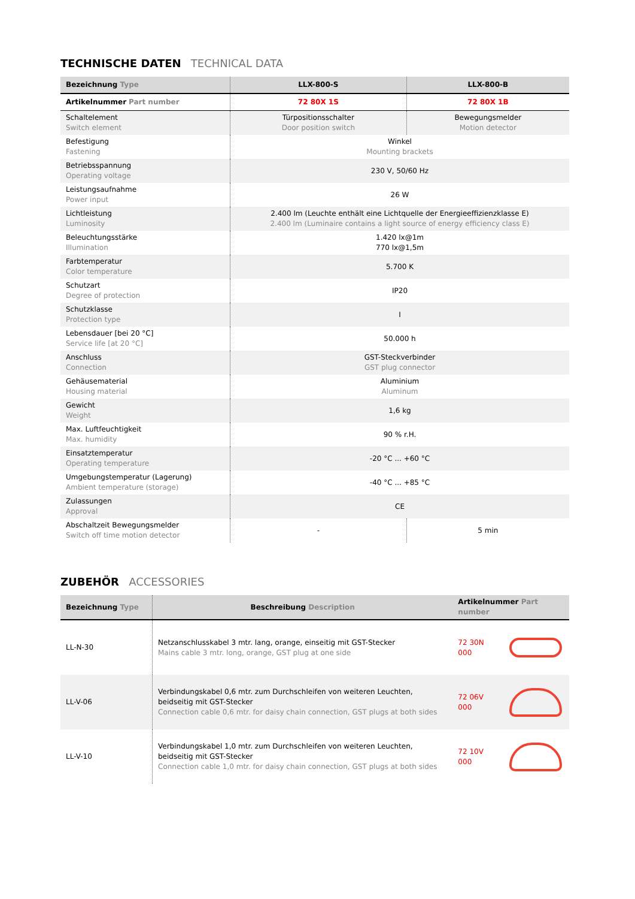TECHNISCHE DATEN TECHNICAL DATA
| Bezeichnung Type | LLX-800-S | LLX-800-B |
| --- | --- | --- |
| Artikelnummer Part number | 72 80X 1S | 72 80X 1B |
| Schaltelement Switch element | Türpositionsschalter Door position switch | Bewegungsmelder Motion detector |
| Befestigung Fastening | Winkel Mounting brackets | |
| Betriebsspannung Operating voltage | 230 V, 50/60 Hz | |
| Leistungsaufnahme Power input | 26 W | |
| Lichtleistung Luminosity | 2.400 lm (Leuchte enthält eine Lichtquelle der Energieeffizienzklasse E) 2.400 lm (Luminaire contains a light source of energy efficiency class E) | |
| Beleuchtungsstärke Illumination | 1.420 lx@1m 770 lx@1,5m | |
| Farbtemperatur Color temperature | 5.700 K | |
| Schutzart Degree of protection | IP20 | |
| Schutzklasse Protection type | I | |
| Lebensdauer [bei 20 °C] Service life [at 20 °C] | 50.000 h | |
| Anschluss Connection | GST-Steckverbinder GST plug connector | |
| Gehäusematerial Housing material | Aluminium Aluminum | |
| Gewicht Weight | 1,6 kg | |
| Max. Luftfeuchtigkeit Max. humidity | 90 % r.H. | |
| Einsatztemperatur Operating temperature | -20 °C ... +60 °C | |
| Umgebungstemperatur (Lagerung) Ambient temperature (storage) | -40 °C ... +85 °C | |
| Zulassungen Approval | CE | |
| Abschaltzeit Bewegungsmelder Switch off time motion detector | - | 5 min |
ZUBEHÖR ACCESSORIES
| Bezeichnung Type | Beschreibung Description | Artikelnummer Part number | |
| --- | --- | --- | --- |
| LL-N-30 | Netzanschlusskabel 3 mtr. lang, orange, einseitig mit GST-Stecker Mains cable 3 mtr. long, orange, GST plug at one side | 72 30N 000 | |
| LL-V-06 | Verbindungskabel 0,6 mtr. zum Durchschleifen von weiteren Leuchten, beidseitig mit GST-Stecker Connection cable 0,6 mtr. for daisy chain connection, GST plugs at both sides | 72 06V 000 | |
| LL-V-10 | Verbindungskabel 1,0 mtr. zum Durchschleifen von weiteren Leuchten, beidseitig mit GST-Stecker Connection cable 1,0 mtr. for daisy chain connection, GST plugs at both sides | 72 10V 000 | |